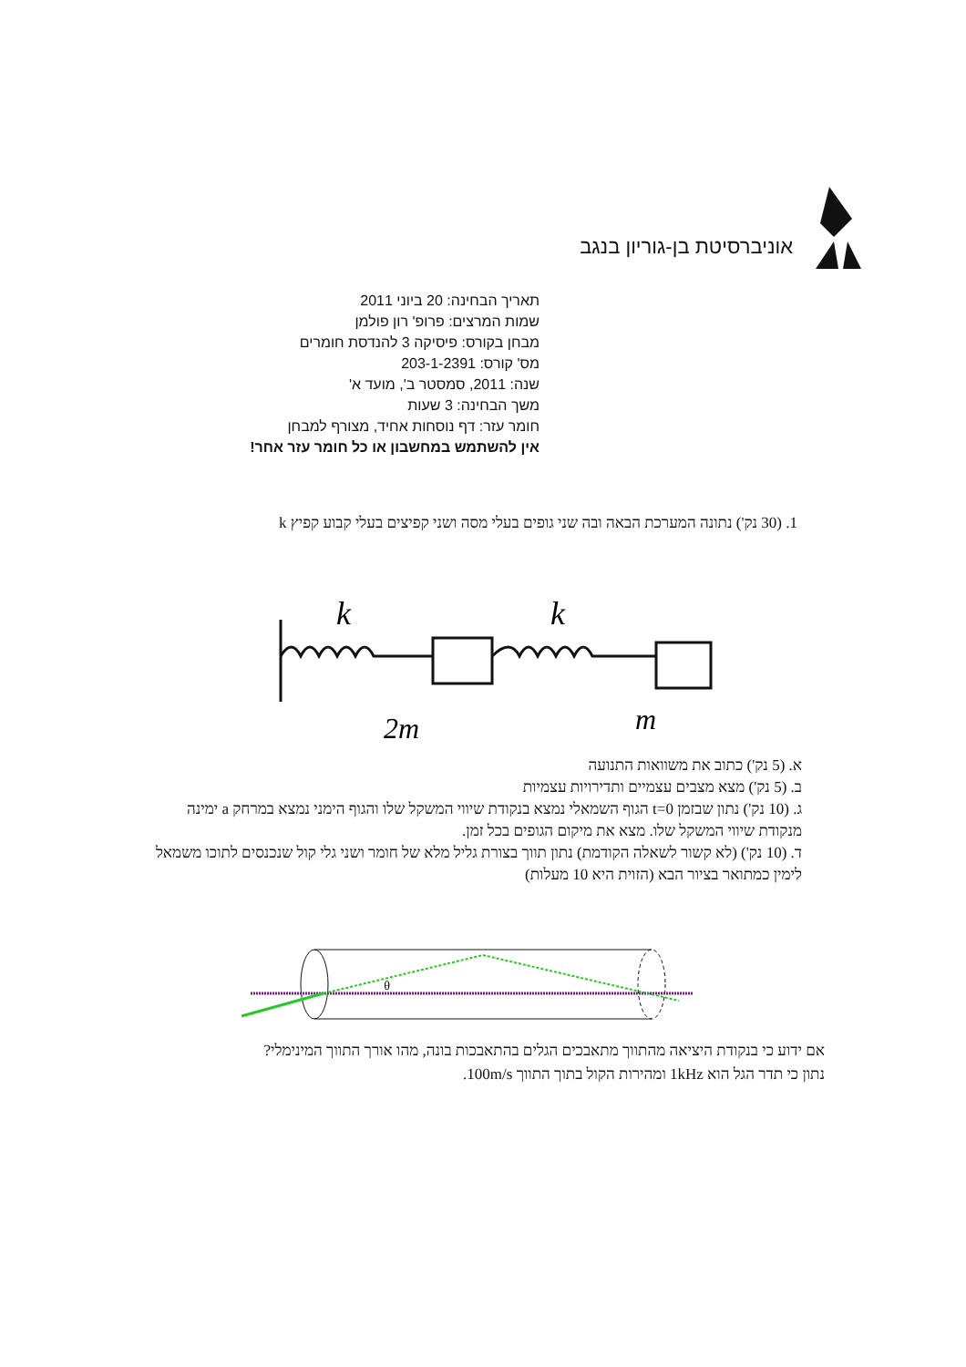אוניברסיטת בן-גוריון בנגב
תאריך הבחינה: 20 ביוני 2011
שמות המרצים: פרופ' רון פולמן
מבחן בקורס: פיסיקה 3 להנדסת חומרים
מס' קורס: 203-1-2391
שנה: 2011, סמסטר ב', מועד א'
משך הבחינה: 3 שעות
חומר עזר: דף נוסחות אחיד, מצורף למבחן
אין להשתמש במחשבון או כל חומר עזר אחר!
1. (30 נק') נתונה המערכת הבאה ובה שני גופים בעלי מסה ושני קפיצים בעלי קבוע קפיץ k
k
k
2m
m
א. (5 נק') כתוב את משוואות התנועה
ב. (5 נק') מצא מצבים עצמיים ותדירויות עצמיות
ג. (10 נק') נתון שבזמן t=0 הגוף השמאלי נמצא בנקודת שיווי המשקל שלו והגוף הימני נמצא במרחק a ימינה מנקודת שיווי המשקל שלו. מצא את מיקום הגופים בכל זמן.
ד. (10 נק') (לא קשור לשאלה הקודמת) נתון תווך בצורת גליל מלא של חומר ושני גלי קול שנכנסים לתוכו משמאל לימין כמתואר בציור הבא (הזוית היא 10 מעלות)
θ
אם ידוע כי בנקודת היציאה מהתווך מתאבכים הגלים בהתאבכות בונה, מהו אורך התווך המינימלי?
נתון כי תדר הגל הוא 1kHz ומהירות הקול בתוך התווך 100m/s.